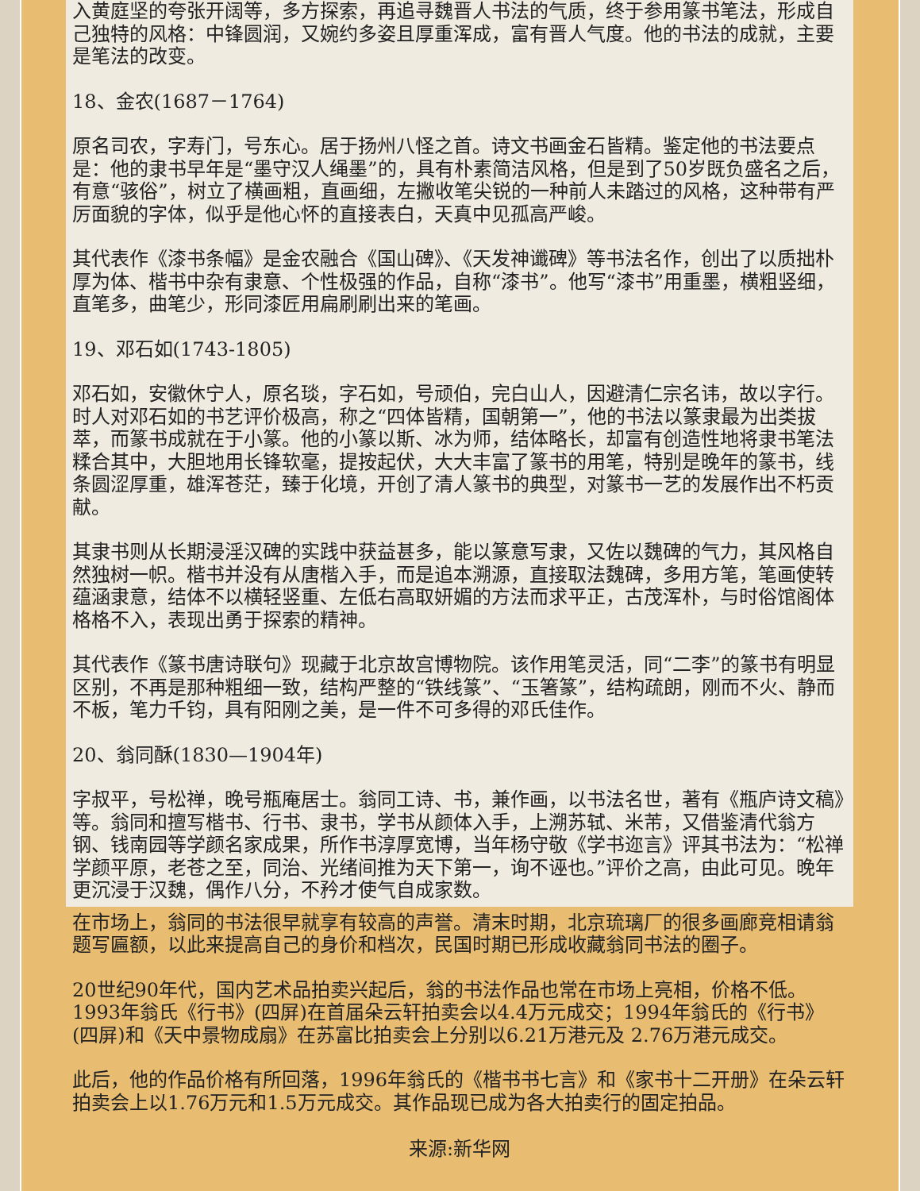入黄庭坚的夸张开阔等，多方探索，再追寻魏晋人书法的气质，终于参用篆书笔法，形成自己独特的风格：中锋圆润，又婉约多姿且厚重浑成，富有晋人气度。他的书法的成就，主要是笔法的改变。
18、金农(1687－1764)
原名司农，字寿门，号东心。居于扬州八怪之首。诗文书画金石皆精。鉴定他的书法要点是：他的隶书早年是“墨守汉人绳墨”的，具有朴素简洁风格，但是到了50岁既负盛名之后，有意“骇俗”，树立了横画粗，直画细，左撇收笔尖锐的一种前人未踏过的风格，这种带有严厉面貌的字体，似乎是他心怀的直接表白，天真中见孤高严峻。
其代表作《漆书条幅》是金农融合《国山碑》、《天发神谶碑》等书法名作，创出了以质拙朴厚为体、楷书中杂有隶意、个性极强的作品，自称“漆书”。他写“漆书”用重墨，横粗竖细，直笔多，曲笔少，形同漆匠用扁刷刷出来的笔画。
19、邓石如(1743-1805)
邓石如，安徽休宁人，原名琰，字石如，号顽伯，完白山人，因避清仁宗名讳，故以字行。时人对邓石如的书艺评价极高，称之“四体皆精，国朝第一”，他的书法以篆隶最为出类拔萃，而篆书成就在于小篆。他的小篆以斯、冰为师，结体略长，却富有创造性地将隶书笔法糅合其中，大胆地用长锋软毫，提按起伏，大大丰富了篆书的用笔，特别是晚年的篆书，线条圆涩厚重，雄浑苍茫，臻于化境，开创了清人篆书的典型，对篆书一艺的发展作出不朽贡献。
其隶书则从长期浸淫汉碑的实践中获益甚多，能以篆意写隶，又佐以魏碑的气力，其风格自然独树一帜。楷书并没有从唐楷入手，而是追本溯源，直接取法魏碑，多用方笔，笔画使转蕴涵隶意，结体不以横轻竖重、左低右高取妍媚的方法而求平正，古茂浑朴，与时俗馆阁体格格不入，表现出勇于探索的精神。
其代表作《篆书唐诗联句》现藏于北京故宫博物院。该作用笔灵活，同“二李”的篆书有明显区别，不再是那种粗细一致，结构严整的“铁线篆”、“玉箸篆”，结构疏朗，刚而不火、静而不板，笔力千钧，具有阳刚之美，是一件不可多得的邓氏佳作。
20、翁同酥(1830—1904年)
字叔平，号松禅，晚号瓶庵居士。翁同工诗、书，兼作画，以书法名世，著有《瓶庐诗文稿》等。翁同和擅写楷书、行书、隶书，学书从颜体入手，上溯苏轼、米芾，又借鉴清代翁方钢、钱南园等学颜名家成果，所作书淳厚宽博，当年杨守敬《学书迩言》评其书法为：“松禅学颜平原，老苍之至，同治、光绪间推为天下第一，询不诬也。”评价之高，由此可见。晚年更沉浸于汉魏，偶作八分，不矜才使气自成家数。
在市场上，翁同的书法很早就享有较高的声誉。清末时期，北京琉璃厂的很多画廊竞相请翁题写匾额，以此来提高自己的身价和档次，民国时期已形成收藏翁同书法的圈子。
20世纪90年代，国内艺术品拍卖兴起后，翁的书法作品也常在市场上亮相，价格不低。1993年翁氏《行书》(四屏)在首届朵云轩拍卖会以4.4万元成交；1994年翁氏的《行书》(四屏)和《天中景物成扇》在苏富比拍卖会上分别以6.21万港元及 2.76万港元成交。
此后，他的作品价格有所回落，1996年翁氏的《楷书书七言》和《家书十二开册》在朵云轩拍卖会上以1.76万元和1.5万元成交。其作品现已成为各大拍卖行的固定拍品。
来源:新华网